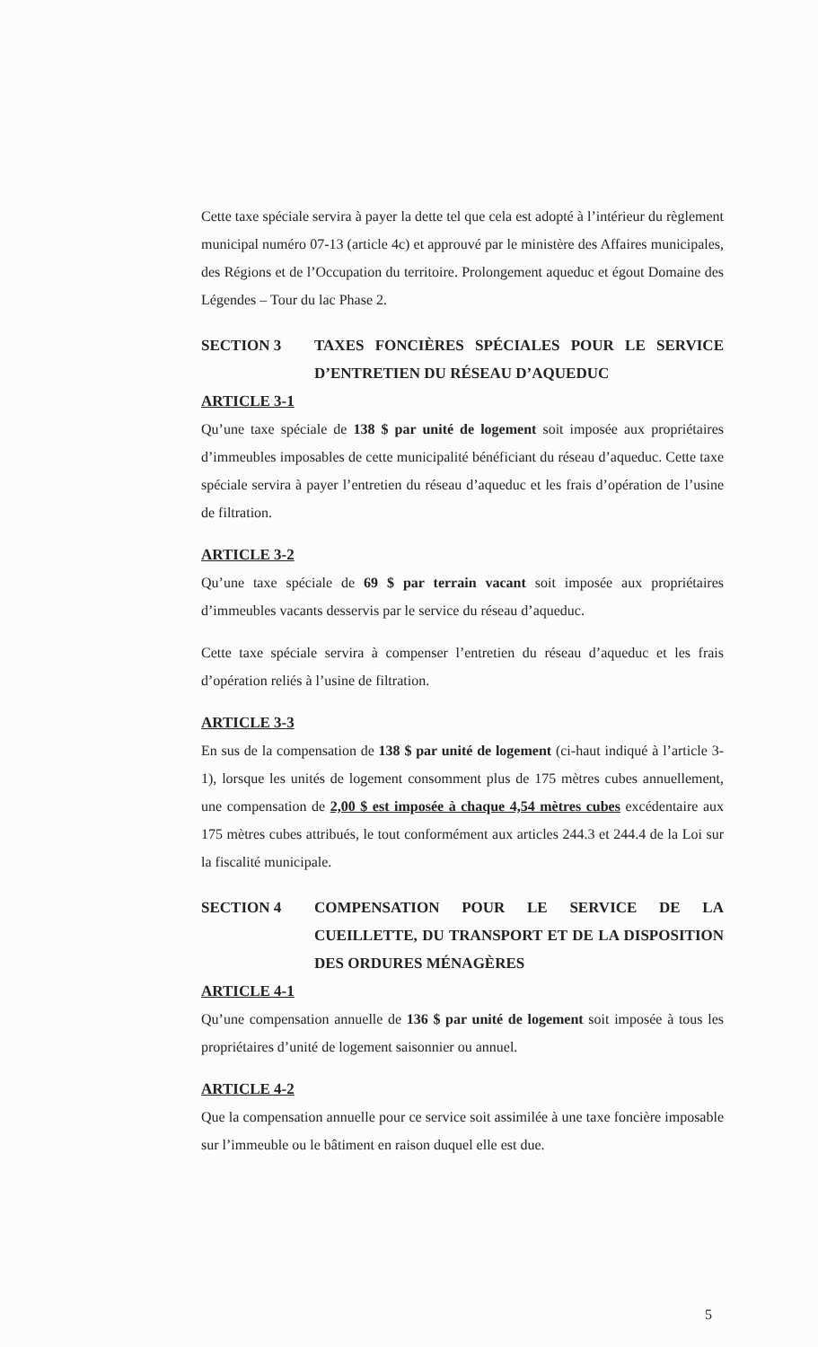Cette taxe spéciale servira à payer la dette tel que cela est adopté à l’intérieur du règlement municipal numéro 07-13 (article 4c) et approuvé par le ministère des Affaires municipales, des Régions et de l’Occupation du territoire. Prolongement aqueduc et égout Domaine des Légendes – Tour du lac Phase 2.
SECTION 3 TAXES FONCIÈRES SPÉCIALES POUR LE SERVICE D’ENTRETIEN DU RÉSEAU D’AQUEDUC
ARTICLE 3-1
Qu’une taxe spéciale de 138 $ par unité de logement soit imposée aux propriétaires d’immeubles imposables de cette municipalité bénéficiant du réseau d’aqueduc. Cette taxe spéciale servira à payer l’entretien du réseau d’aqueduc et les frais d’opération de l’usine de filtration.
ARTICLE 3-2
Qu’une taxe spéciale de 69 $ par terrain vacant soit imposée aux propriétaires d’immeubles vacants desservis par le service du réseau d’aqueduc.
Cette taxe spéciale servira à compenser l’entretien du réseau d’aqueduc et les frais d’opération reliés à l’usine de filtration.
ARTICLE 3-3
En sus de la compensation de 138 $ par unité de logement (ci-haut indiqué à l’article 3-1), lorsque les unités de logement consomment plus de 175 mètres cubes annuellement, une compensation de 2,00 $ est imposée à chaque 4,54 mètres cubes excédentaire aux 175 mètres cubes attribués, le tout conformément aux articles 244.3 et 244.4 de la Loi sur la fiscalité municipale.
SECTION 4 COMPENSATION POUR LE SERVICE DE LA CUEILLETTE, DU TRANSPORT ET DE LA DISPOSITION DES ORDURES MÉNAGÈRES
ARTICLE 4-1
Qu’une compensation annuelle de 136 $ par unité de logement soit imposée à tous les propriétaires d’unité de logement saisonnier ou annuel.
ARTICLE 4-2
Que la compensation annuelle pour ce service soit assimilée à une taxe foncière imposable sur l’immeuble ou le bâtiment en raison duquel elle est due.
5